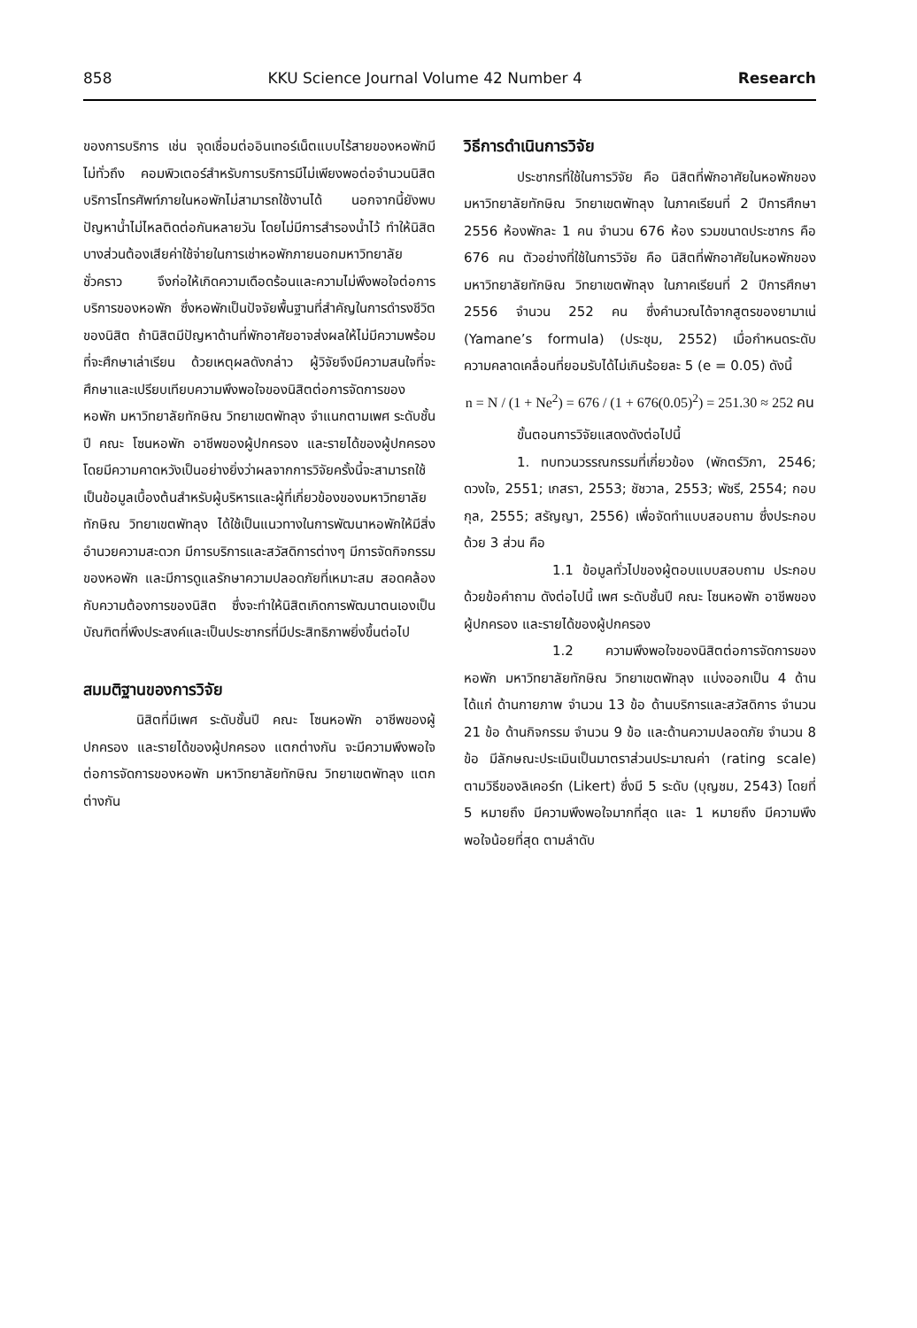858 KKU Science Journal Volume 42 Number 4 Research
ของการบริการ เช่น จุดเชื่อมต่ออินเทอร์เน็ตแบบไร้สายของหอพักมีไม่ทั่วถึง คอมพิวเตอร์สำหรับการบริการมีไม่เพียงพอต่อจำนวนนิสิต บริการโทรศัพท์ภายในหอพักไม่สามารถใช้งานได้ นอกจากนี้ยังพบปัญหาน้ำไม่ไหลติดต่อกันหลายวัน โดยไม่มีการสำรองน้ำไว้ ทำให้นิสิตบางส่วนต้องเสียค่าใช้จ่ายในการเช่าหอพักภายนอกมหาวิทยาลัยชั่วคราว จึงก่อให้เกิดความเดือดร้อนและความไม่พึงพอใจต่อการบริการของหอพัก ซึ่งหอพักเป็นปัจจัยพื้นฐานที่สำคัญในการดำรงชีวิตของนิสิต ถ้านิสิตมีปัญหาด้านที่พักอาศัยอาจส่งผลให้ไม่มีความพร้อมที่จะศึกษาเล่าเรียน ด้วยเหตุผลดังกล่าว ผู้วิจัยจึงมีความสนใจที่จะศึกษาและเปรียบเทียบความพึงพอใจของนิสิตต่อการจัดการของหอพัก มหาวิทยาลัยทักษิณ วิทยาเขตพัทลุง จำแนกตามเพศ ระดับชั้นปี คณะ โซนหอพัก อาชีพของผู้ปกครอง และรายได้ของผู้ปกครอง โดยมีความคาดหวังเป็นอย่างยิ่งว่าผลจากการวิจัยครั้งนี้จะสามารถใช้เป็นข้อมูลเบื้องต้นสำหรับผู้บริหารและผู้ที่เกี่ยวข้องของมหาวิทยาลัยทักษิณ วิทยาเขตพัทลุง ได้ใช้เป็นแนวทางในการพัฒนาหอพักให้มีสิ่งอำนวยความสะดวก มีการบริการและสวัสดิการต่างๆ มีการจัดกิจกรรมของหอพัก และมีการดูแลรักษาความปลอดภัยที่เหมาะสม สอดคล้องกับความต้องการของนิสิต ซึ่งจะทำให้นิสิตเกิดการพัฒนาตนเองเป็นบัณฑิตที่พึงประสงค์และเป็นประชากรที่มีประสิทธิภาพยิ่งขึ้นต่อไป
สมมติฐานของการวิจัย
นิสิตที่มีเพศ ระดับชั้นปี คณะ โซนหอพัก อาชีพของผู้ปกครอง และรายได้ของผู้ปกครอง แตกต่างกัน จะมีความพึงพอใจต่อการจัดการของหอพัก มหาวิทยาลัยทักษิณ วิทยาเขตพัทลุง แตกต่างกัน
วิธีการดำเนินการวิจัย
ประชากรที่ใช้ในการวิจัย คือ นิสิตที่พักอาศัยในหอพักของมหาวิทยาลัยทักษิณ วิทยาเขตพัทลุง ในภาคเรียนที่ 2 ปีการศึกษา 2556 ห้องพักละ 1 คน จำนวน 676 ห้อง รวมขนาดประชากร คือ 676 คน ตัวอย่างที่ใช้ในการวิจัย คือ นิสิตที่พักอาศัยในหอพักของมหาวิทยาลัยทักษิณ วิทยาเขตพัทลุง ในภาคเรียนที่ 2 ปีการศึกษา 2556 จำนวน 252 คน ซึ่งคำนวณได้จากสูตรของยามาเน่ (Yamane’s formula) (ประชุม, 2552) เมื่อกำหนดระดับความคลาดเคลื่อนที่ยอมรับได้ไม่เกินร้อยละ 5 (e = 0.05) ดังนี้
n = N / (1 + Ne<sup>2</sup>) = 676 / (1 + 676(0.05)<sup>2</sup>) = 251.30 ≈ 252 คน
ขั้นตอนการวิจัยแสดงดังต่อไปนี้
1. ทบทวนวรรณกรรมที่เกี่ยวข้อง (พักตร์วิภา, 2546; ดวงใจ, 2551; เกสรา, 2553; ชัชวาล, 2553; พัชรี, 2554; กอบกุล, 2555; สรัญญา, 2556) เพื่อจัดทำแบบสอบถาม ซึ่งประกอบด้วย 3 ส่วน คือ
1.1 ข้อมูลทั่วไปของผู้ตอบแบบสอบถาม ประกอบด้วยข้อคำถาม ดังต่อไปนี้ เพศ ระดับชั้นปี คณะ โซนหอพัก อาชีพของผู้ปกครอง และรายได้ของผู้ปกครอง
1.2 ความพึงพอใจของนิสิตต่อการจัดการของหอพัก มหาวิทยาลัยทักษิณ วิทยาเขตพัทลุง แบ่งออกเป็น 4 ด้าน ได้แก่ ด้านกายภาพ จำนวน 13 ข้อ ด้านบริการและสวัสดิการ จำนวน 21 ข้อ ด้านกิจกรรม จำนวน 9 ข้อ และด้านความปลอดภัย จำนวน 8 ข้อ มีลักษณะประเมินเป็นมาตราส่วนประมาณค่า (rating scale) ตามวิธีของลิเคอร์ท (Likert) ซึ่งมี 5 ระดับ (บุญชม, 2543) โดยที่ 5 หมายถึง มีความพึงพอใจมากที่สุด และ 1 หมายถึง มีความพึงพอใจน้อยที่สุด ตามลำดับ